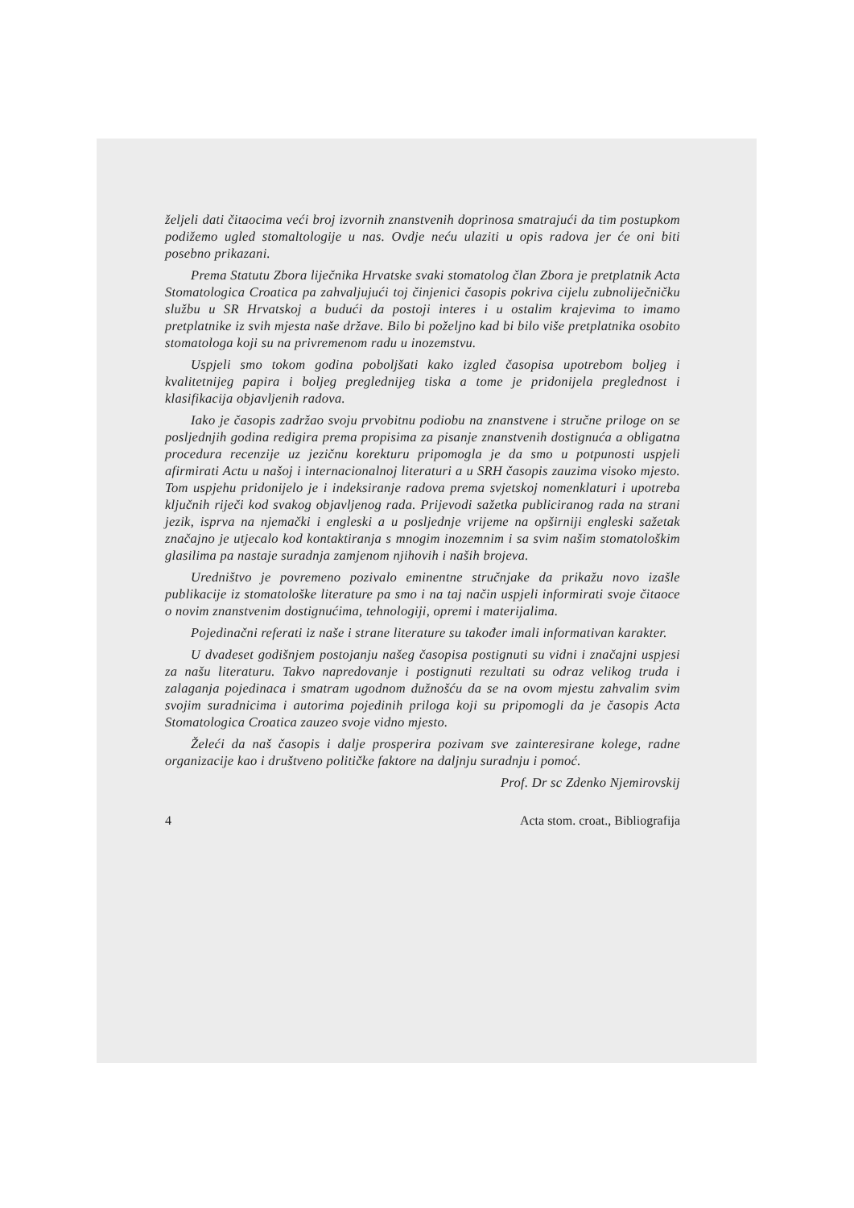željeli dati čitaocima veći broj izvornih znanstvenih doprinosa smatrajući da tim postupkom podižemo ugled stomaltologije u nas. Ovdje neću ulaziti u opis radova jer će oni biti posebno prikazani.
Prema Statutu Zbora liječnika Hrvatske svaki stomatolog član Zbora je pretplatnik Acta Stomatologica Croatica pa zahvaljujući toj činjenici časopis pokriva cijelu zubnoliječničku službu u SR Hrvatskoj a budući da postoji interes i u ostalim krajevima to imamo pretplatnike iz svih mjesta naše države. Bilo bi poželjno kad bi bilo više pretplatnika osobito stomatologa koji su na privremenom radu u inozemstvu.
Uspjeli smo tokom godina poboljšati kako izgled časopisa upotrebom boljeg i kvalitetnijeg papira i boljeg preglednijeg tiska a tome je pridonijela preglednost i klasifikacija objavljenih radova.
Iako je časopis zadržao svoju prvobitnu podiobu na znanstvene i stručne priloge on se posljednjih godina redigira prema propisima za pisanje znanstvenih dostignuća a obligatna procedura recenzije uz jezičnu korekturu pripomogla je da smo u potpunosti uspjeli afirmirati Actu u našoj i internacionalnoj literaturi a u SRH časopis zauzima visoko mjesto. Tom uspjehu pridonijelo je i indeksiranje radova prema svjetskoj nomenklaturi i upotreba ključnih riječi kod svakog objavljenog rada. Prijevodi sažetka publiciranog rada na strani jezik, isprva na njemački i engleski a u posljednje vrijeme na opširniji engleski sažetak značajno je utjecalo kod kontaktiranja s mnogim inozemnim i sa svim našim stomatološkim glasilima pa nastaje suradnja zamjenom njihovih i naših brojeva.
Uredništvo je povremeno pozivalo eminentne stručnjake da prikažu novo izašle publikacije iz stomatološke literature pa smo i na taj način uspjeli informirati svoje čitaoce o novim znanstvenim dostignućima, tehnologiji, opremi i materijalima.
Pojedinačni referati iz naše i strane literature su također imali informativan karakter.
U dvadeset godišnjem postojanju našeg časopisa postignuti su vidni i značajni uspjesi za našu literaturu. Takvo napredovanje i postignuti rezultati su odraz velikog truda i zalaganja pojedinaca i smatram ugodnom dužnošću da se na ovom mjestu zahvalim svim svojim suradnicima i autorima pojedinih priloga koji su pripomogli da je časopis Acta Stomatologica Croatica zauzeo svoje vidno mjesto.
Želeći da naš časopis i dalje prosperira pozivam sve zainteresirane kolege, radne organizacije kao i društveno političke faktore na daljnju suradnju i pomoć.
Prof. Dr sc Zdenko Njemirovskij
4 Acta stom. croat., Bibliografija